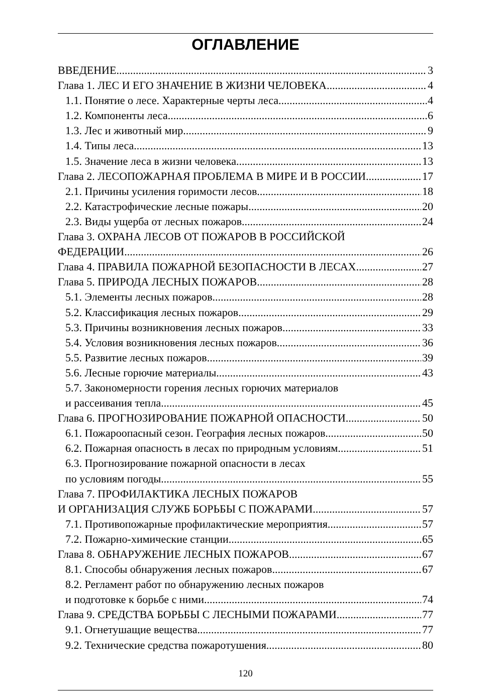ОГЛАВЛЕНИЕ
ВВЕДЕНИЕ 3
Глава 1. ЛЕС И ЕГО ЗНАЧЕНИЕ В ЖИЗНИ ЧЕЛОВЕКА 4
1.1. Понятие о лесе. Характерные черты леса 4
1.2. Компоненты леса 6
1.3. Лес и животный мир 9
1.4. Типы леса 13
1.5. Значение леса в жизни человека 13
Глава 2. ЛЕСОПОЖАРНАЯ ПРОБЛЕМА В МИРЕ И В РОССИИ 17
2.1. Причины усиления горимости лесов 18
2.2. Катастрофические лесные пожары 20
2.3. Виды ущерба от лесных пожаров 24
Глава 3. ОХРАНА ЛЕСОВ ОТ ПОЖАРОВ В РОССИЙСКОЙ
ФЕДЕРАЦИИ 26
Глава 4. ПРАВИЛА ПОЖАРНОЙ БЕЗОПАСНОСТИ В ЛЕСАХ 27
Глава 5. ПРИРОДА ЛЕСНЫХ ПОЖАРОВ 28
5.1. Элементы лесных пожаров 28
5.2. Классификация лесных пожаров 29
5.3. Причины возникновения лесных пожаров 33
5.4. Условия возникновения лесных пожаров 36
5.5. Развитие лесных пожаров 39
5.6. Лесные горючие материалы 43
5.7. Закономерности горения лесных горючих материалов
и рассеивания тепла 45
Глава 6. ПРОГНОЗИРОВАНИЕ ПОЖАРНОЙ ОПАСНОСТИ 50
6.1. Пожароопасный сезон. География лесных пожаров 50
6.2. Пожарная опасность в лесах по природным условиям 51
6.3. Прогнозирование пожарной опасности в лесах
по условиям погоды 55
Глава 7. ПРОФИЛАКТИКА ЛЕСНЫХ ПОЖАРОВ
И ОРГАНИЗАЦИЯ СЛУЖБ БОРЬБЫ С ПОЖАРАМИ 57
7.1. Противопожарные профилактические мероприятия 57
7.2. Пожарно-химические станции 65
Глава 8. ОБНАРУЖЕНИЕ ЛЕСНЫХ ПОЖАРОВ 67
8.1. Способы обнаружения лесных пожаров 67
8.2. Регламент работ по обнаружению лесных пожаров
и подготовке к борьбе с ними 74
Глава 9. СРЕДСТВА БОРЬБЫ С ЛЕСНЫМИ ПОЖАРАМИ 77
9.1. Огнетушащие вещества 77
9.2. Технические средства пожаротушения 80
120